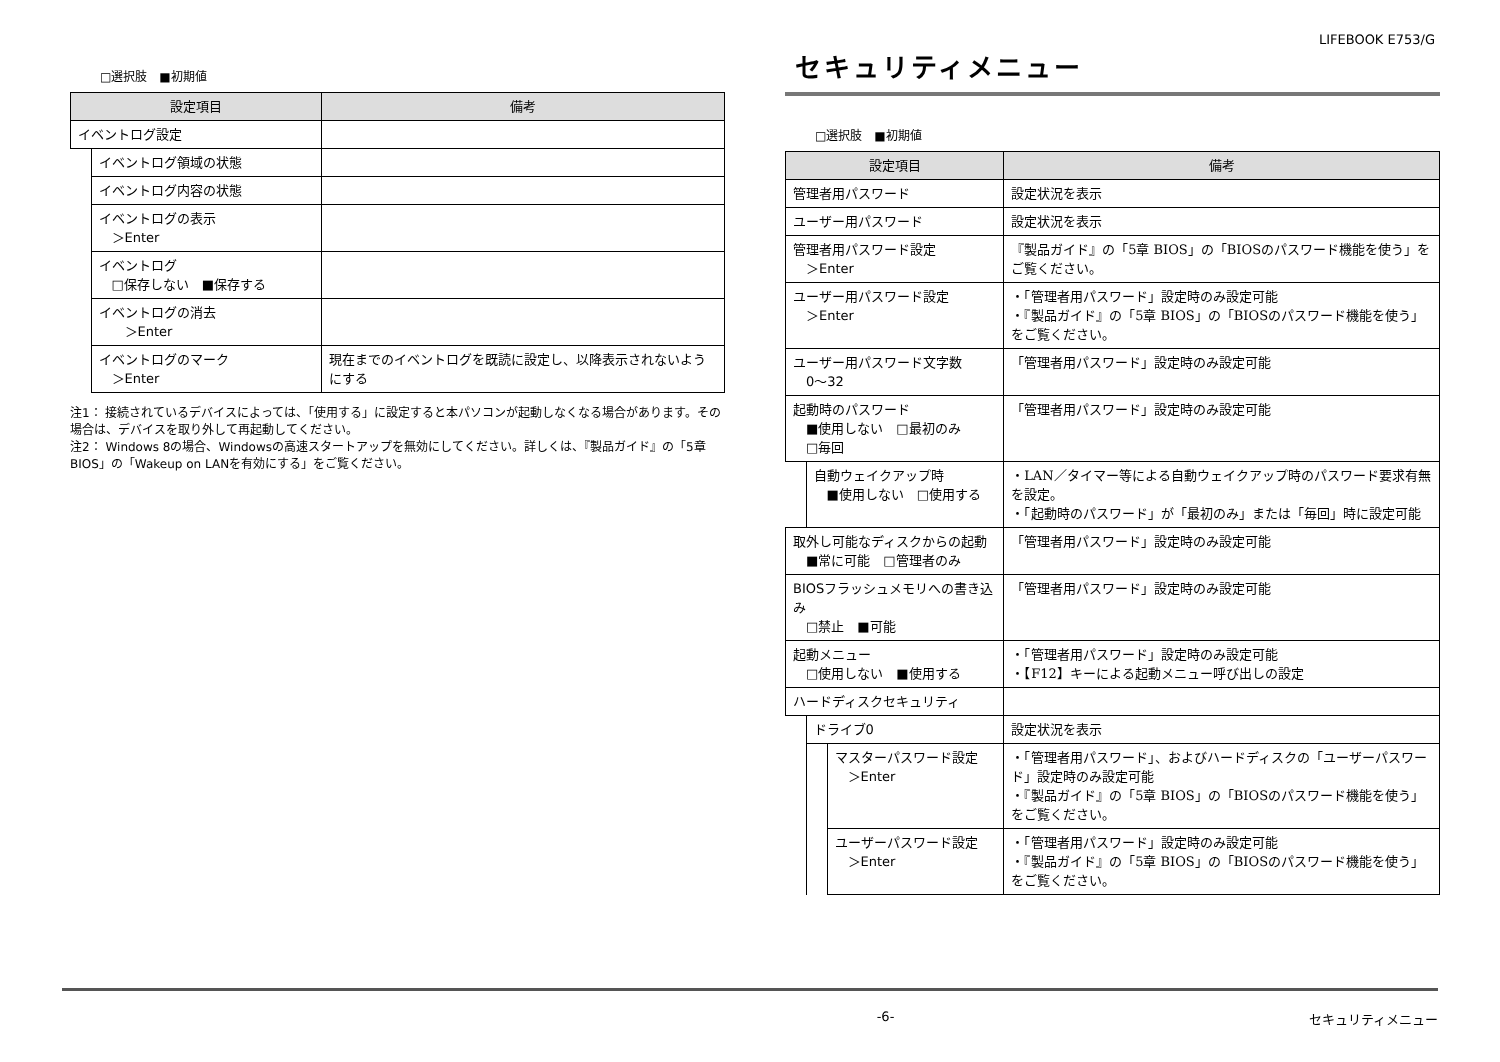LIFEBOOK E753/G
□選択肢　■初期値
| 設定項目 | | 備考 |
| --- | --- | --- |
| イベントログ設定 | | |
| | イベントログ領域の状態 | |
| | イベントログ内容の状態 | |
| | イベントログの表示 ＞Enter | |
| | イベントログ □保存しない ■保存する | |
| | イベントログの消去 ＞Enter | |
| | イベントログのマーク ＞Enter | 現在までのイベントログを既読に設定し、以降表示されないようにする |
注1： 接続されているデバイスによっては、「使用する」に設定すると本パソコンが起動しなくなる場合があります。その場合は、デバイスを取り外して再起動してください。
注2： Windows 8の場合、Windowsの高速スタートアップを無効にしてください。詳しくは、『製品ガイド』の「5章 BIOS」の「Wakeup on LANを有効にする」をご覧ください。
セキュリティメニュー
□選択肢　■初期値
| 設定項目 | | | 備考 |
| --- | --- | --- | --- |
| 管理者用パスワード | | | 設定状況を表示 |
| ユーザー用パスワード | | | 設定状況を表示 |
| 管理者用パスワード設定 ＞Enter | | | 『製品ガイド』の「5章 BIOS」の「BIOSのパスワード機能を使う」をご覧ください。 |
| ユーザー用パスワード設定 ＞Enter | | | ・「管理者用パスワード」設定時のみ設定可能 ・『製品ガイド』の「5章 BIOS」の「BIOSのパスワード機能を使う」をご覧ください。 |
| ユーザー用パスワード文字数 0～32 | | | 「管理者用パスワード」設定時のみ設定可能 |
| 起動時のパスワード ■使用しない □最初のみ □毎回 | | | 「管理者用パスワード」設定時のみ設定可能 |
| | 自動ウェイクアップ時 ■使用しない □使用する | | ・LAN／タイマー等による自動ウェイクアップ時のパスワード要求有無を設定。 ・「起動時のパスワード」が「最初のみ」または「毎回」時に設定可能 |
| 取外し可能なディスクからの起動 ■常に可能 □管理者のみ | | | 「管理者用パスワード」設定時のみ設定可能 |
| BIOSフラッシュメモリへの書き込み □禁止 ■可能 | | | 「管理者用パスワード」設定時のみ設定可能 |
| 起動メニュー □使用しない ■使用する | | | ・「管理者用パスワード」設定時のみ設定可能 ・【F12】キーによる起動メニュー呼び出しの設定 |
| ハードディスクセキュリティ | | | |
| | ドライブ0 | | 設定状況を表示 |
| | | マスターパスワード設定 ＞Enter | ・「管理者用パスワード」、およびハードディスクの「ユーザーパスワード」設定時のみ設定可能 ・『製品ガイド』の「5章 BIOS」の「BIOSのパスワード機能を使う」をご覧ください。 |
| | | ユーザーパスワード設定 ＞Enter | ・「管理者用パスワード」設定時のみ設定可能 ・『製品ガイド』の「5章 BIOS」の「BIOSのパスワード機能を使う」をご覧ください。 |
-6- セキュリティメニュー